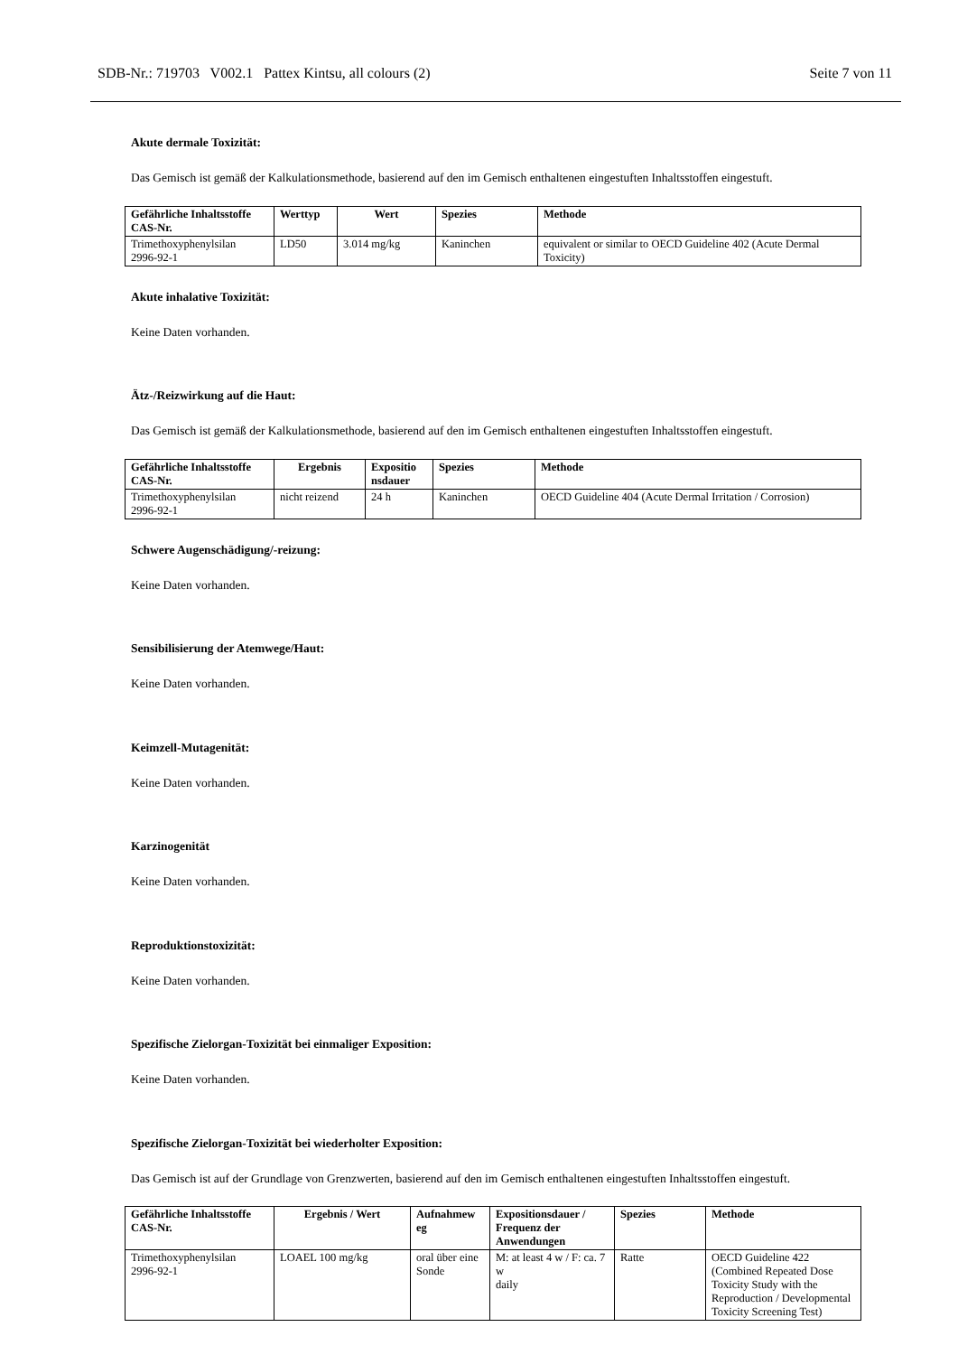SDB-Nr.: 719703 V002.1 Pattex Kintsu, all colours (2) Seite 7 von 11
Akute dermale Toxizität:
Das Gemisch ist gemäß der Kalkulationsmethode, basierend auf den im Gemisch enthaltenen eingestuften Inhaltsstoffen eingestuft.
| Gefährliche Inhaltsstoffe CAS-Nr. | Werttyp | Wert | Spezies | Methode |
| --- | --- | --- | --- | --- |
| Trimethoxyphenylsilan 2996-92-1 | LD50 | 3.014 mg/kg | Kaninchen | equivalent or similar to OECD Guideline 402 (Acute Dermal Toxicity) |
Akute inhalative Toxizität:
Keine Daten vorhanden.
Ätz-/Reizwirkung auf die Haut:
Das Gemisch ist gemäß der Kalkulationsmethode, basierend auf den im Gemisch enthaltenen eingestuften Inhaltsstoffen eingestuft.
| Gefährliche Inhaltsstoffe CAS-Nr. | Ergebnis | Expositio nsdauer | Spezies | Methode |
| --- | --- | --- | --- | --- |
| Trimethoxyphenylsilan 2996-92-1 | nicht reizend | 24 h | Kaninchen | OECD Guideline 404 (Acute Dermal Irritation / Corrosion) |
Schwere Augenschädigung/-reizung:
Keine Daten vorhanden.
Sensibilisierung der Atemwege/Haut:
Keine Daten vorhanden.
Keimzell-Mutagenität:
Keine Daten vorhanden.
Karzinogenität
Keine Daten vorhanden.
Reproduktionstoxizität:
Keine Daten vorhanden.
Spezifische Zielorgan-Toxizität bei einmaliger Exposition:
Keine Daten vorhanden.
Spezifische Zielorgan-Toxizität bei wiederholter Exposition:
Das Gemisch ist auf der Grundlage von Grenzwerten, basierend auf den im Gemisch enthaltenen eingestuften Inhaltsstoffen eingestuft.
| Gefährliche Inhaltsstoffe CAS-Nr. | Ergebnis / Wert | Aufnahmew eg | Expositionsdauer / Frequenz der Anwendungen | Spezies | Methode |
| --- | --- | --- | --- | --- | --- |
| Trimethoxyphenylsilan 2996-92-1 | LOAEL 100 mg/kg | oral über eine Sonde | M: at least 4 w / F: ca. 7 w daily | Ratte | OECD Guideline 422 (Combined Repeated Dose Toxicity Study with the Reproduction / Developmental Toxicity Screening Test) |